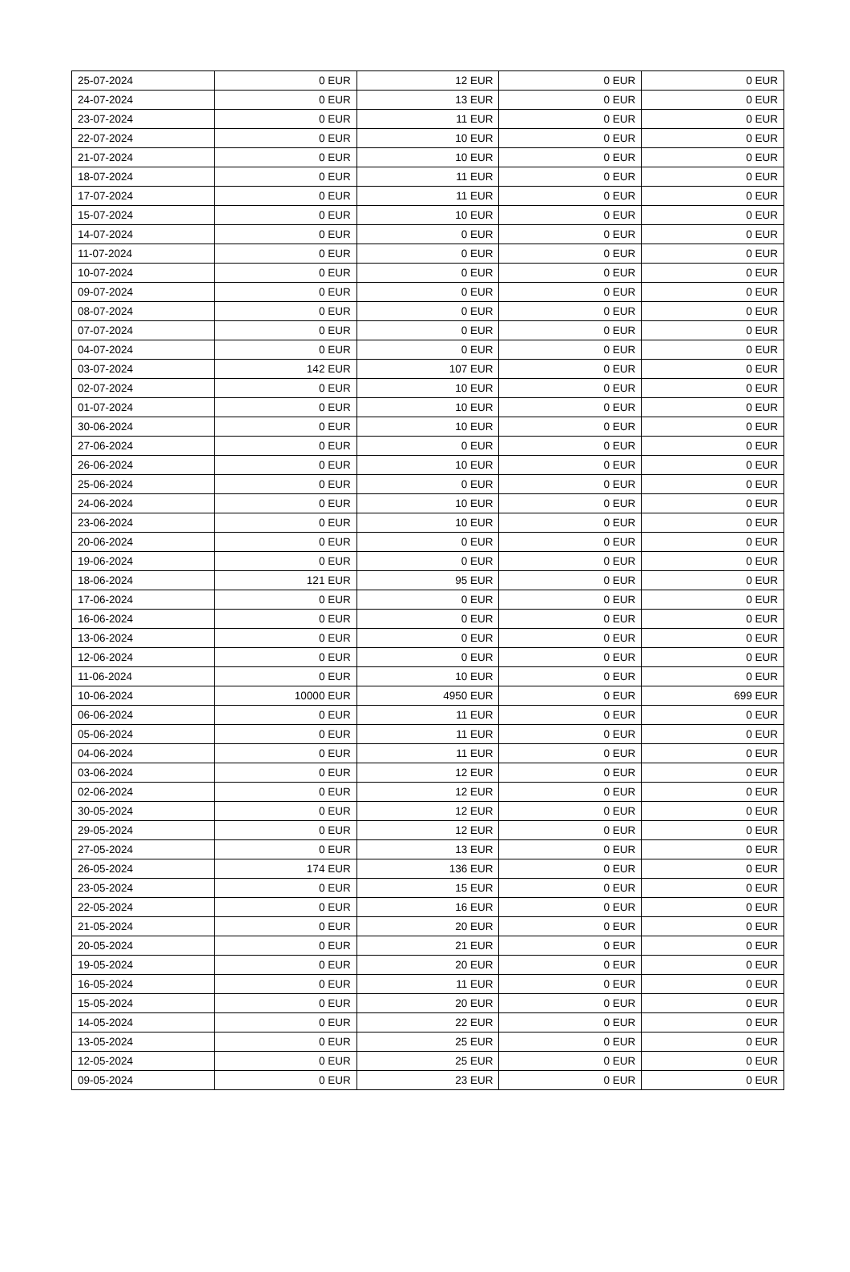| 25-07-2024 | 0 EUR | 12 EUR | 0 EUR | 0 EUR |
| 24-07-2024 | 0 EUR | 13 EUR | 0 EUR | 0 EUR |
| 23-07-2024 | 0 EUR | 11 EUR | 0 EUR | 0 EUR |
| 22-07-2024 | 0 EUR | 10 EUR | 0 EUR | 0 EUR |
| 21-07-2024 | 0 EUR | 10 EUR | 0 EUR | 0 EUR |
| 18-07-2024 | 0 EUR | 11 EUR | 0 EUR | 0 EUR |
| 17-07-2024 | 0 EUR | 11 EUR | 0 EUR | 0 EUR |
| 15-07-2024 | 0 EUR | 10 EUR | 0 EUR | 0 EUR |
| 14-07-2024 | 0 EUR | 0 EUR | 0 EUR | 0 EUR |
| 11-07-2024 | 0 EUR | 0 EUR | 0 EUR | 0 EUR |
| 10-07-2024 | 0 EUR | 0 EUR | 0 EUR | 0 EUR |
| 09-07-2024 | 0 EUR | 0 EUR | 0 EUR | 0 EUR |
| 08-07-2024 | 0 EUR | 0 EUR | 0 EUR | 0 EUR |
| 07-07-2024 | 0 EUR | 0 EUR | 0 EUR | 0 EUR |
| 04-07-2024 | 0 EUR | 0 EUR | 0 EUR | 0 EUR |
| 03-07-2024 | 142 EUR | 107 EUR | 0 EUR | 0 EUR |
| 02-07-2024 | 0 EUR | 10 EUR | 0 EUR | 0 EUR |
| 01-07-2024 | 0 EUR | 10 EUR | 0 EUR | 0 EUR |
| 30-06-2024 | 0 EUR | 10 EUR | 0 EUR | 0 EUR |
| 27-06-2024 | 0 EUR | 0 EUR | 0 EUR | 0 EUR |
| 26-06-2024 | 0 EUR | 10 EUR | 0 EUR | 0 EUR |
| 25-06-2024 | 0 EUR | 0 EUR | 0 EUR | 0 EUR |
| 24-06-2024 | 0 EUR | 10 EUR | 0 EUR | 0 EUR |
| 23-06-2024 | 0 EUR | 10 EUR | 0 EUR | 0 EUR |
| 20-06-2024 | 0 EUR | 0 EUR | 0 EUR | 0 EUR |
| 19-06-2024 | 0 EUR | 0 EUR | 0 EUR | 0 EUR |
| 18-06-2024 | 121 EUR | 95 EUR | 0 EUR | 0 EUR |
| 17-06-2024 | 0 EUR | 0 EUR | 0 EUR | 0 EUR |
| 16-06-2024 | 0 EUR | 0 EUR | 0 EUR | 0 EUR |
| 13-06-2024 | 0 EUR | 0 EUR | 0 EUR | 0 EUR |
| 12-06-2024 | 0 EUR | 0 EUR | 0 EUR | 0 EUR |
| 11-06-2024 | 0 EUR | 10 EUR | 0 EUR | 0 EUR |
| 10-06-2024 | 10000 EUR | 4950 EUR | 0 EUR | 699 EUR |
| 06-06-2024 | 0 EUR | 11 EUR | 0 EUR | 0 EUR |
| 05-06-2024 | 0 EUR | 11 EUR | 0 EUR | 0 EUR |
| 04-06-2024 | 0 EUR | 11 EUR | 0 EUR | 0 EUR |
| 03-06-2024 | 0 EUR | 12 EUR | 0 EUR | 0 EUR |
| 02-06-2024 | 0 EUR | 12 EUR | 0 EUR | 0 EUR |
| 30-05-2024 | 0 EUR | 12 EUR | 0 EUR | 0 EUR |
| 29-05-2024 | 0 EUR | 12 EUR | 0 EUR | 0 EUR |
| 27-05-2024 | 0 EUR | 13 EUR | 0 EUR | 0 EUR |
| 26-05-2024 | 174 EUR | 136 EUR | 0 EUR | 0 EUR |
| 23-05-2024 | 0 EUR | 15 EUR | 0 EUR | 0 EUR |
| 22-05-2024 | 0 EUR | 16 EUR | 0 EUR | 0 EUR |
| 21-05-2024 | 0 EUR | 20 EUR | 0 EUR | 0 EUR |
| 20-05-2024 | 0 EUR | 21 EUR | 0 EUR | 0 EUR |
| 19-05-2024 | 0 EUR | 20 EUR | 0 EUR | 0 EUR |
| 16-05-2024 | 0 EUR | 11 EUR | 0 EUR | 0 EUR |
| 15-05-2024 | 0 EUR | 20 EUR | 0 EUR | 0 EUR |
| 14-05-2024 | 0 EUR | 22 EUR | 0 EUR | 0 EUR |
| 13-05-2024 | 0 EUR | 25 EUR | 0 EUR | 0 EUR |
| 12-05-2024 | 0 EUR | 25 EUR | 0 EUR | 0 EUR |
| 09-05-2024 | 0 EUR | 23 EUR | 0 EUR | 0 EUR |